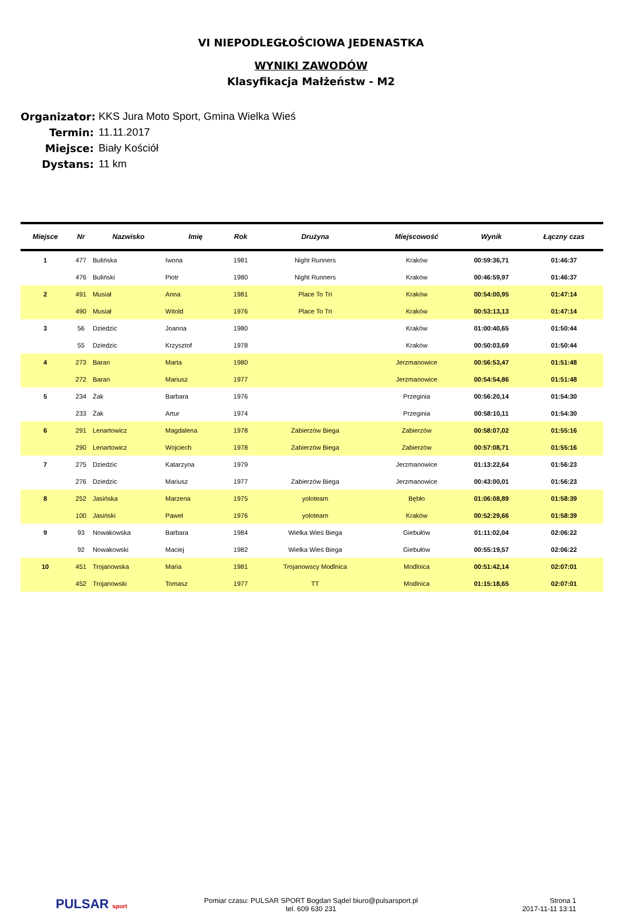VI NIEPODLEGŁOŚCIOWA JEDENASTKA
WYNIKI ZAWODÓW
Klasyfikacja Małżeństw - M2
Organizator: KKS Jura Moto Sport, Gmina Wielka Wieś
Termin: 11.11.2017
Miejsce: Biały Kościół
Dystans: 11 km
| Miejsce | Nr | Nazwisko | Imię | Rok | Drużyna | Miejscowość | Wynik | Łączny czas |
| --- | --- | --- | --- | --- | --- | --- | --- | --- |
| 1 | 477 | Bulińska | Iwona | 1981 | Night Runners | Kraków | 00:59:36,71 | 01:46:37 |
| | 476 | Buliński | Piotr | 1980 | Night Runners | Kraków | 00:46:59,97 | 01:46:37 |
| 2 | 491 | Musiał | Anna | 1981 | Place To Tri | Kraków | 00:54:00,95 | 01:47:14 |
| | 490 | Musiał | Witold | 1976 | Place To Tri | Kraków | 00:53:13,13 | 01:47:14 |
| 3 | 56 | Dziedzic | Joanna | 1980 | | Kraków | 01:00:40,65 | 01:50:44 |
| | 55 | Dziedzic | Krzysztof | 1978 | | Kraków | 00:50:03,69 | 01:50:44 |
| 4 | 273 | Baran | Marta | 1980 | | Jerzmanowice | 00:56:53,47 | 01:51:48 |
| | 272 | Baran | Mariusz | 1977 | | Jerzmanowice | 00:54:54,86 | 01:51:48 |
| 5 | 234 | Żak | Barbara | 1976 | | Przeginia | 00:56:20,14 | 01:54:30 |
| | 233 | Żak | Artur | 1974 | | Przeginia | 00:58:10,11 | 01:54:30 |
| 6 | 291 | Lenartowicz | Magdalena | 1978 | Zabierzów Biega | Zabierzów | 00:58:07,02 | 01:55:16 |
| | 290 | Lenartowicz | Wojciech | 1978 | Zabierzów Biega | Zabierzów | 00:57:08,71 | 01:55:16 |
| 7 | 275 | Dziedzic | Katarzyna | 1979 | | Jerzmanowice | 01:13:22,64 | 01:56:23 |
| | 276 | Dziedzic | Mariusz | 1977 | Zabierzów Biega | Jerzmanowice | 00:43:00,01 | 01:56:23 |
| 8 | 252 | Jasińska | Marzena | 1975 | yoloteam | Bębło | 01:06:08,89 | 01:58:39 |
| | 100 | Jasiński | Paweł | 1976 | yoloteam | Kraków | 00:52:29,66 | 01:58:39 |
| 9 | 93 | Nowakowska | Barbara | 1984 | Wielka Wieś Biega | Giebułów | 01:11:02,04 | 02:06:22 |
| | 92 | Nowakowski | Maciej | 1982 | Wielka Wieś Biega | Giebułów | 00:55:19,57 | 02:06:22 |
| 10 | 451 | Trojanowska | Maria | 1981 | Trojanowscy Modlnica | Modlnica | 00:51:42,14 | 02:07:01 |
| | 452 | Trojanowski | Tomasz | 1977 | TT | Modlnica | 01:15:18,65 | 02:07:01 |
PULSAR sport
Pomiar czasu: PULSAR SPORT Bogdan Sądel biuro@pulsarsport.pl
tel. 609 630 231
Strona 1
2017-11-11 13:11